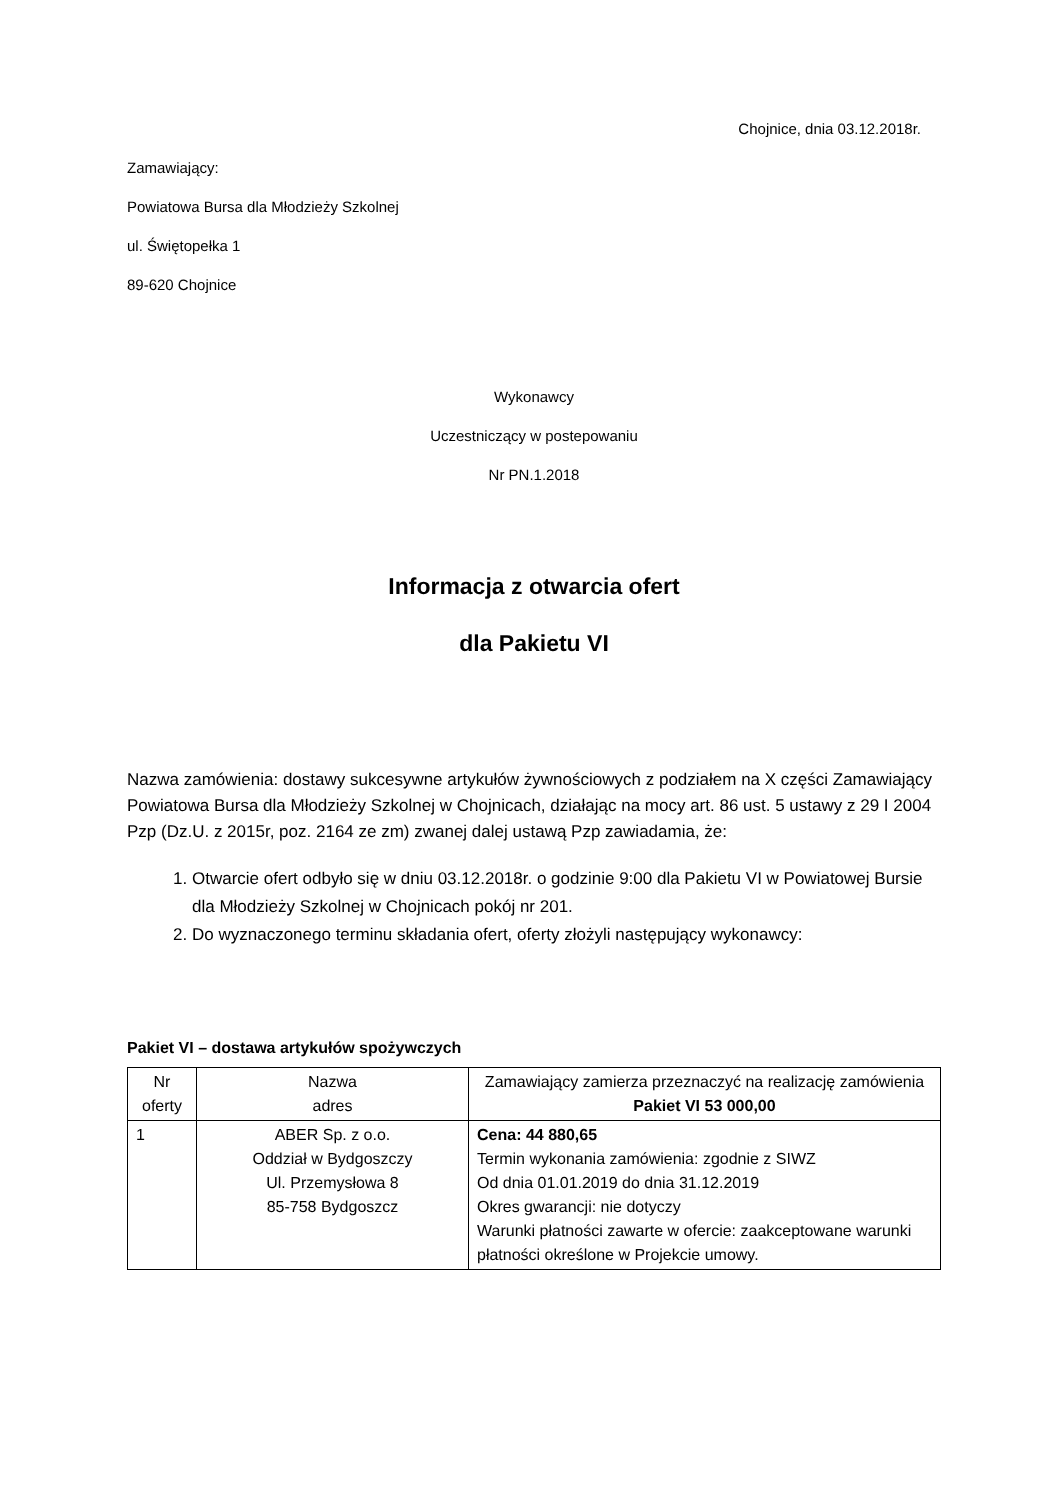Chojnice, dnia 03.12.2018r.
Zamawiający:
Powiatowa Bursa dla Młodzieży Szkolnej
ul. Świętopełka 1
89-620 Chojnice
Wykonawcy
Uczestniczący w postepowaniu
Nr PN.1.2018
Informacja z otwarcia ofert
dla Pakietu VI
Nazwa zamówienia: dostawy sukcesywne artykułów żywnościowych z podziałem na X części Zamawiający Powiatowa Bursa dla Młodzieży Szkolnej w Chojnicach, działając na mocy art. 86 ust. 5 ustawy z 29 I 2004 Pzp (Dz.U. z 2015r, poz. 2164 ze zm) zwanej dalej ustawą Pzp zawiadamia, że:
1. Otwarcie ofert odbyło się w dniu 03.12.2018r. o godzinie 9:00 dla Pakietu VI w Powiatowej Bursie dla Młodzieży Szkolnej w Chojnicach pokój nr 201.
2. Do wyznaczonego terminu składania ofert, oferty złożyli następujący wykonawcy:
Pakiet VI – dostawa artykułów spożywczych
| Nr oferty | Nazwa adres | Zamawiający zamierza przeznaczyć na realizację zamówienia Pakiet VI 53 000,00 |
| 1 | ABER Sp. z o.o. Oddział w Bydgoszczy Ul. Przemysłowa 8 85-758 Bydgoszcz | Cena: 44 880,65 Termin wykonania zamówienia: zgodnie z SIWZ Od dnia 01.01.2019 do dnia 31.12.2019 Okres gwarancji: nie dotyczy Warunki płatności zawarte w ofercie: zaakceptowane warunki płatności określone w Projekcie umowy. |